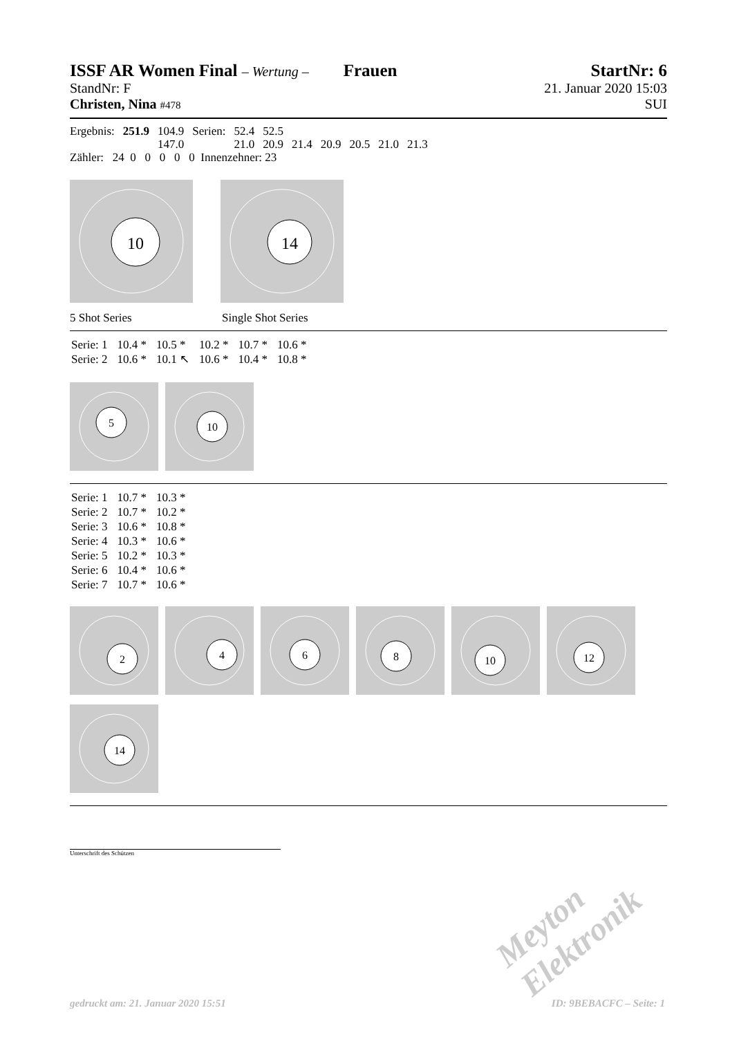ISSF AR Women Final – Wertung – Frauen StartNr: 6
StandNr: F 21. Januar 2020 15:03
Christen, Nina #478 SUI
| Ergebnis: | 251.9 | 104.9 | Serien: | 52.4 | 52.5 | | | | | |
| | | 147.0 | | 21.0 | 20.9 | 21.4 | 20.9 | 20.5 | 21.0 | 21.3 |
Zähler: 24 0 0 0 0 0 Innenzehner: 23
10
14
5 Shot Series Single Shot Series
| Serie: 1 | 10.4 * | 10.5 * | 10.2 * | 10.7 * | 10.6 * |
| Serie: 2 | 10.6 * | 10.1 ↖ | 10.6 * | 10.4 * | 10.8 * |
5
10
| Serie: 1 | 10.7 * | 10.3 * |
| Serie: 2 | 10.7 * | 10.2 * |
| Serie: 3 | 10.6 * | 10.8 * |
| Serie: 4 | 10.3 * | 10.6 * |
| Serie: 5 | 10.2 * | 10.3 * |
| Serie: 6 | 10.4 * | 10.6 * |
| Serie: 7 | 10.7 * | 10.6 * |
2
4
6
8
10
12
14
Unterschrift des Schützen
Meyton Elektronik
gedruckt am: 21. Januar 2020 15:51
ID: 9BEBACFC – Seite: 1